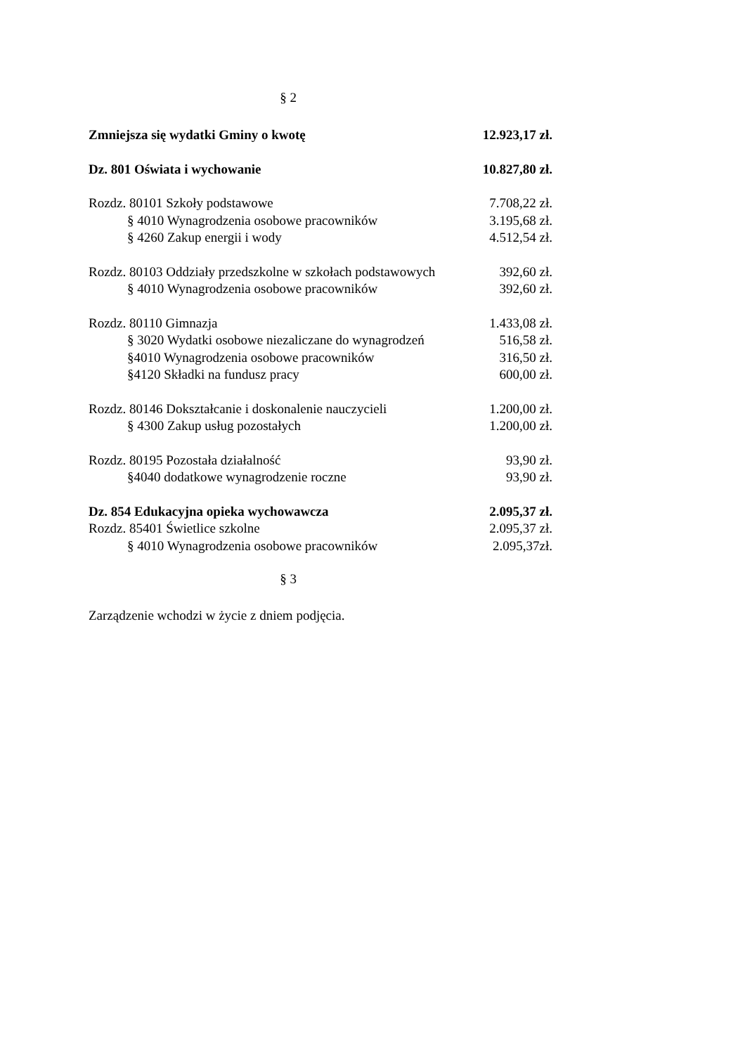§ 2
Zmniejsza się wydatki Gminy o kwotę 12.923,17 zł.
Dz. 801 Oświata i wychowanie 10.827,80 zł.
Rozdz. 80101 Szkoły podstawowe 7.708,22 zł.
§ 4010 Wynagrodzenia osobowe pracowników 3.195,68 zł.
§ 4260 Zakup energii i wody 4.512,54 zł.
Rozdz. 80103 Oddziały przedszkolne w szkołach podstawowych 392,60 zł.
§ 4010 Wynagrodzenia osobowe pracowników 392,60 zł.
Rozdz. 80110 Gimnazja 1.433,08 zł.
§ 3020 Wydatki osobowe niezaliczane do wynagrodzeń 516,58 zł.
§4010 Wynagrodzenia osobowe pracowników 316,50 zł.
§4120 Składki na fundusz pracy 600,00 zł.
Rozdz. 80146 Dokształcanie i doskonalenie nauczycieli 1.200,00 zł.
§ 4300 Zakup usług pozostałych 1.200,00 zł.
Rozdz. 80195 Pozostała działalność 93,90 zł.
§4040 dodatkowe wynagrodzenie roczne 93,90 zł.
Dz. 854 Edukacyjna opieka wychowawcza 2.095,37 zł.
Rozdz. 85401 Świetlice szkolne 2.095,37 zł.
§ 4010 Wynagrodzenia osobowe pracowników 2.095,37zł.
§ 3
Zarządzenie wchodzi w życie z dniem podjęcia.